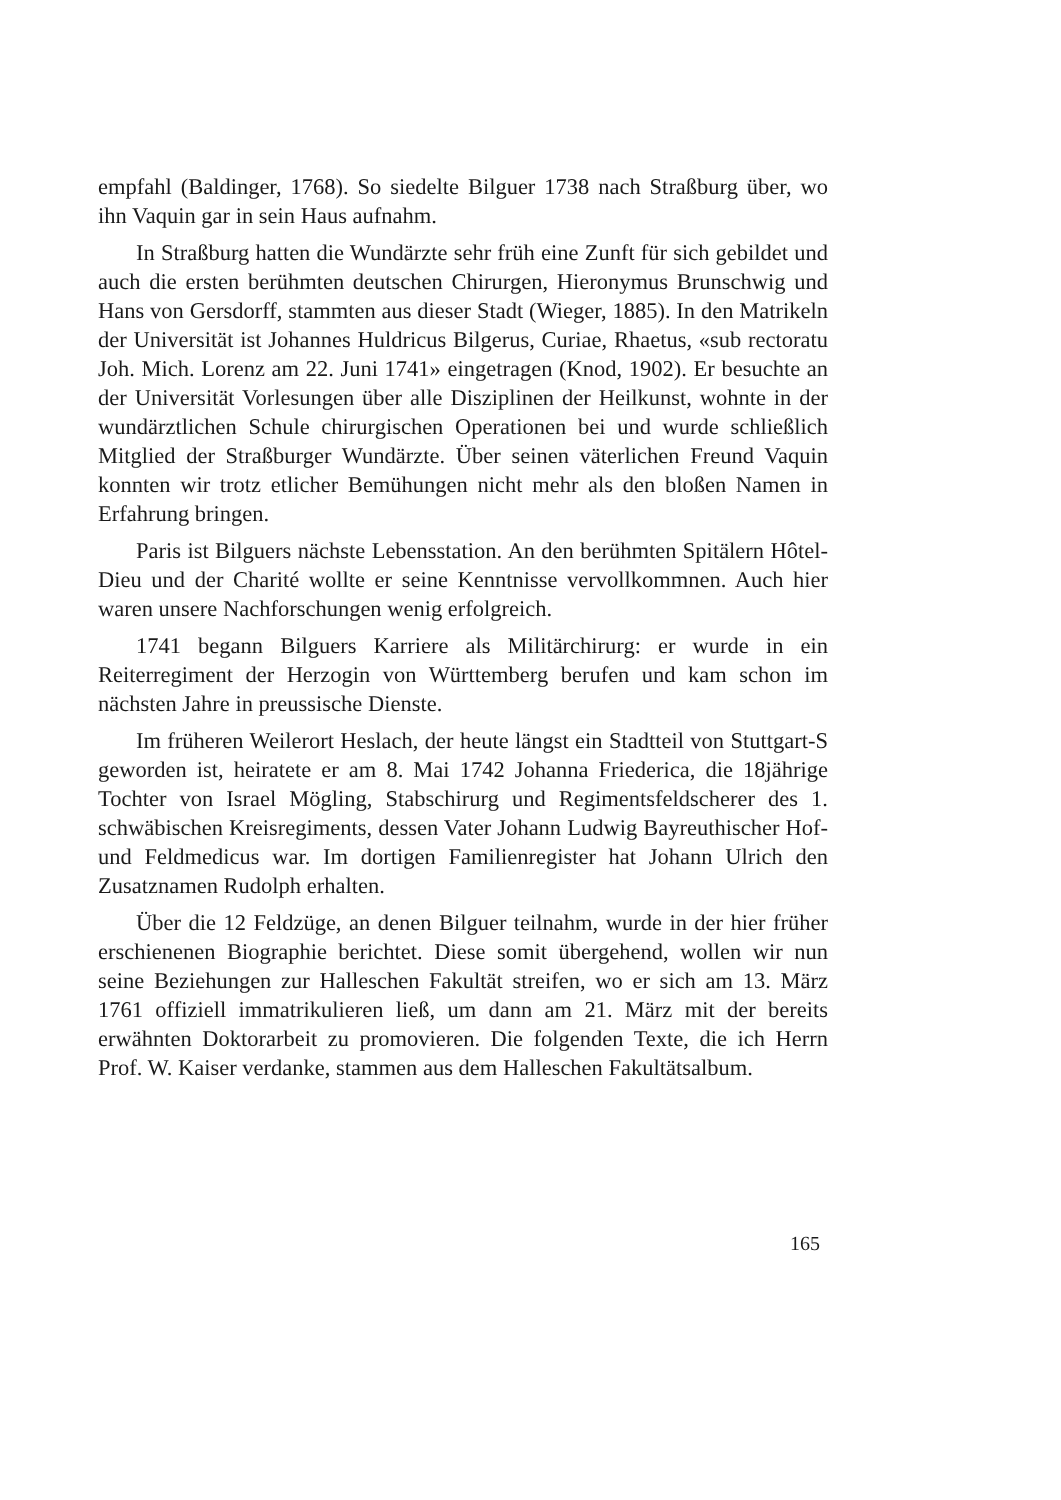empfahl (Baldinger, 1768). So siedelte Bilguer 1738 nach Straßburg über, wo ihn Vaquin gar in sein Haus aufnahm.
In Straßburg hatten die Wundärzte sehr früh eine Zunft für sich gebildet und auch die ersten berühmten deutschen Chirurgen, Hieronymus Brunschwig und Hans von Gersdorff, stammten aus dieser Stadt (Wieger, 1885). In den Matrikeln der Universität ist Johannes Huldricus Bilgerus, Curiae, Rhaetus, «sub rectoratu Joh. Mich. Lorenz am 22. Juni 1741» eingetragen (Knod, 1902). Er besuchte an der Universität Vorlesungen über alle Disziplinen der Heilkunst, wohnte in der wundärztlichen Schule chirurgischen Operationen bei und wurde schließlich Mitglied der Straßburger Wundärzte. Über seinen väterlichen Freund Vaquin konnten wir trotz etlicher Bemühungen nicht mehr als den bloßen Namen in Erfahrung bringen.
Paris ist Bilguers nächste Lebensstation. An den berühmten Spitälern Hôtel-Dieu und der Charité wollte er seine Kenntnisse vervollkommnen. Auch hier waren unsere Nachforschungen wenig erfolgreich.
1741 begann Bilguers Karriere als Militärchirurg: er wurde in ein Reiterregiment der Herzogin von Württemberg berufen und kam schon im nächsten Jahre in preussische Dienste.
Im früheren Weilerort Heslach, der heute längst ein Stadtteil von Stuttgart-S geworden ist, heiratete er am 8. Mai 1742 Johanna Friederica, die 18jährige Tochter von Israel Mögling, Stabschirurg und Regimentsfeldscherer des 1. schwäbischen Kreisregiments, dessen Vater Johann Ludwig Bayreuthischer Hof- und Feldmedicus war. Im dortigen Familienregister hat Johann Ulrich den Zusatznamen Rudolph erhalten.
Über die 12 Feldzüge, an denen Bilguer teilnahm, wurde in der hier früher erschienenen Biographie berichtet. Diese somit übergehend, wollen wir nun seine Beziehungen zur Halleschen Fakultät streifen, wo er sich am 13. März 1761 offiziell immatrikulieren ließ, um dann am 21. März mit der bereits erwähnten Doktorarbeit zu promovieren. Die folgenden Texte, die ich Herrn Prof. W. Kaiser verdanke, stammen aus dem Halleschen Fakultätsalbum.
165